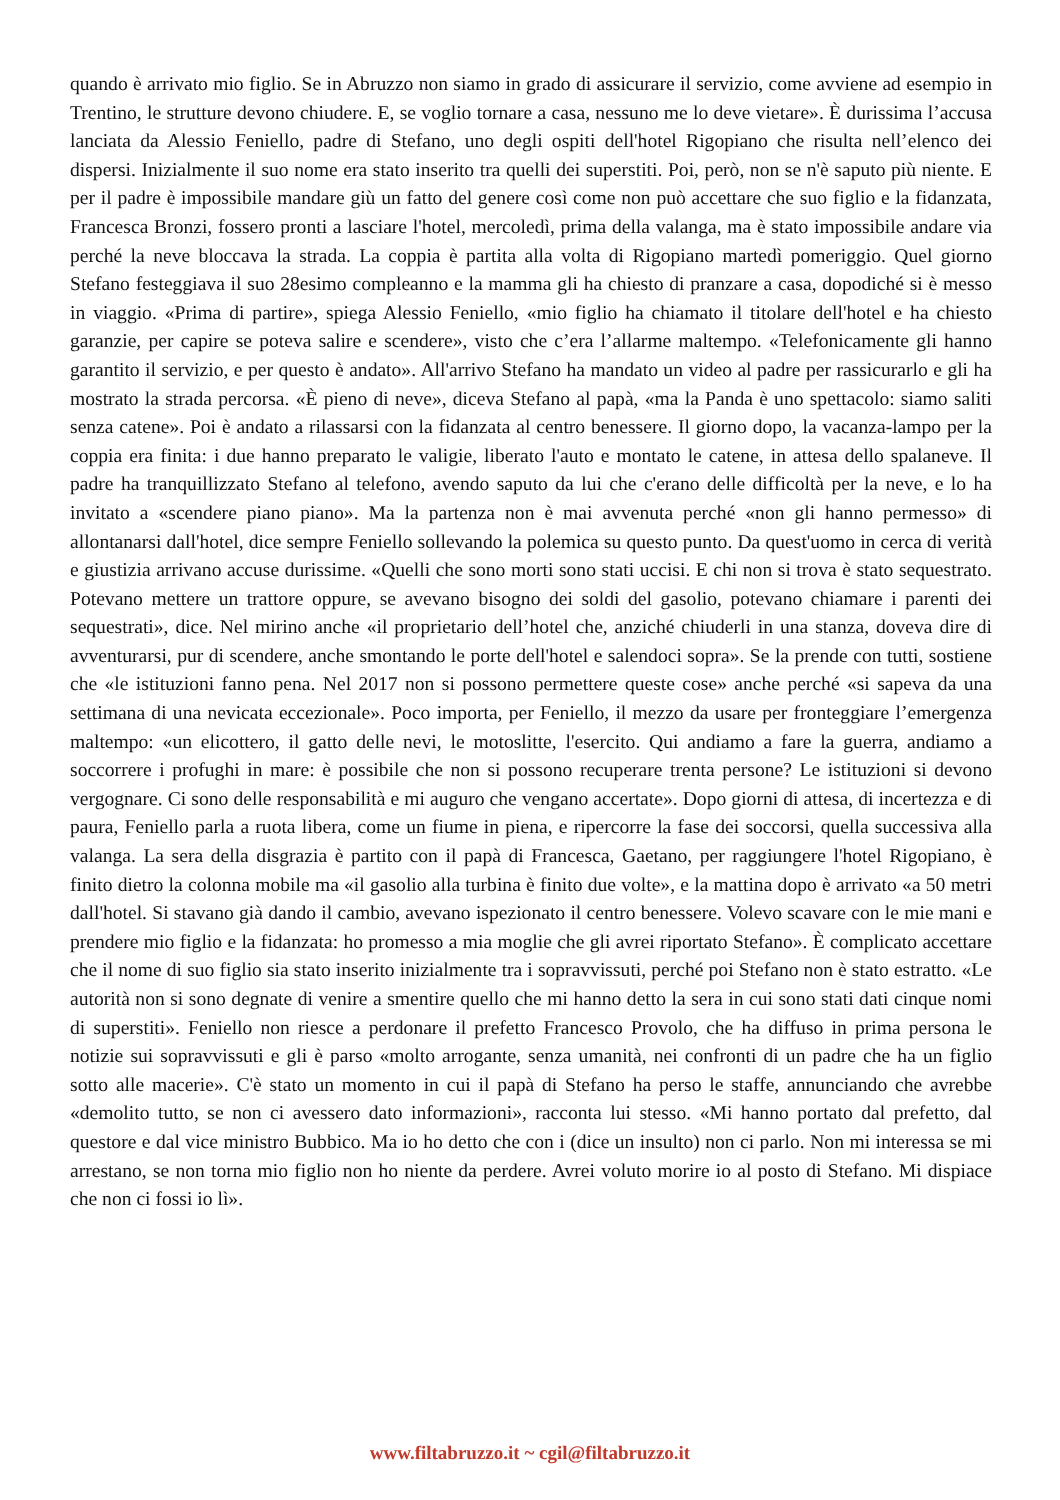quando è arrivato mio figlio. Se in Abruzzo non siamo in grado di assicurare il servizio, come avviene ad esempio in Trentino, le strutture devono chiudere. E, se voglio tornare a casa, nessuno me lo deve vietare». È durissima l’accusa lanciata da Alessio Feniello, padre di Stefano, uno degli ospiti dell'hotel Rigopiano che risulta nell’elenco dei dispersi. Inizialmente il suo nome era stato inserito tra quelli dei superstiti. Poi, però, non se n'è saputo più niente. E per il padre è impossibile mandare giù un fatto del genere così come non può accettare che suo figlio e la fidanzata, Francesca Bronzi, fossero pronti a lasciare l'hotel, mercoledì, prima della valanga, ma è stato impossibile andare via perché la neve bloccava la strada. La coppia è partita alla volta di Rigopiano martedì pomeriggio. Quel giorno Stefano festeggiava il suo 28esimo compleanno e la mamma gli ha chiesto di pranzare a casa, dopodiché si è messo in viaggio. «Prima di partire», spiega Alessio Feniello, «mio figlio ha chiamato il titolare dell'hotel e ha chiesto garanzie, per capire se poteva salire e scendere», visto che c’era l’allarme maltempo. «Telefonicamente gli hanno garantito il servizio, e per questo è andato». All'arrivo Stefano ha mandato un video al padre per rassicurarlo e gli ha mostrato la strada percorsa. «È pieno di neve», diceva Stefano al papà, «ma la Panda è uno spettacolo: siamo saliti senza catene». Poi è andato a rilassarsi con la fidanzata al centro benessere. Il giorno dopo, la vacanza-lampo per la coppia era finita: i due hanno preparato le valigie, liberato l'auto e montato le catene, in attesa dello spalaneve. Il padre ha tranquillizzato Stefano al telefono, avendo saputo da lui che c'erano delle difficoltà per la neve, e lo ha invitato a «scendere piano piano». Ma la partenza non è mai avvenuta perché «non gli hanno permesso» di allontanarsi dall'hotel, dice sempre Feniello sollevando la polemica su questo punto. Da quest'uomo in cerca di verità e giustizia arrivano accuse durissime. «Quelli che sono morti sono stati uccisi. E chi non si trova è stato sequestrato. Potevano mettere un trattore oppure, se avevano bisogno dei soldi del gasolio, potevano chiamare i parenti dei sequestrati», dice. Nel mirino anche «il proprietario dell’hotel che, anziché chiuderli in una stanza, doveva dire di avventurarsi, pur di scendere, anche smontando le porte dell'hotel e salendoci sopra». Se la prende con tutti, sostiene che «le istituzioni fanno pena. Nel 2017 non si possono permettere queste cose» anche perché «si sapeva da una settimana di una nevicata eccezionale». Poco importa, per Feniello, il mezzo da usare per fronteggiare l’emergenza maltempo: «un elicottero, il gatto delle nevi, le motoslitte, l'esercito. Qui andiamo a fare la guerra, andiamo a soccorrere i profughi in mare: è possibile che non si possono recuperare trenta persone? Le istituzioni si devono vergognare. Ci sono delle responsabilità e mi auguro che vengano accertate». Dopo giorni di attesa, di incertezza e di paura, Feniello parla a ruota libera, come un fiume in piena, e ripercorre la fase dei soccorsi, quella successiva alla valanga. La sera della disgrazia è partito con il papà di Francesca, Gaetano, per raggiungere l'hotel Rigopiano, è finito dietro la colonna mobile ma «il gasolio alla turbina è finito due volte», e la mattina dopo è arrivato «a 50 metri dall'hotel. Si stavano già dando il cambio, avevano ispezionato il centro benessere. Volevo scavare con le mie mani e prendere mio figlio e la fidanzata: ho promesso a mia moglie che gli avrei riportato Stefano». È complicato accettare che il nome di suo figlio sia stato inserito inizialmente tra i sopravvissuti, perché poi Stefano non è stato estratto. «Le autorità non si sono degnate di venire a smentire quello che mi hanno detto la sera in cui sono stati dati cinque nomi di superstiti». Feniello non riesce a perdonare il prefetto Francesco Provolo, che ha diffuso in prima persona le notizie sui sopravvissuti e gli è parso «molto arrogante, senza umanità, nei confronti di un padre che ha un figlio sotto alle macerie». C'è stato un momento in cui il papà di Stefano ha perso le staffe, annunciando che avrebbe «demolito tutto, se non ci avessero dato informazioni», racconta lui stesso. «Mi hanno portato dal prefetto, dal questore e dal vice ministro Bubbico. Ma io ho detto che con i (dice un insulto) non ci parlo. Non mi interessa se mi arrestano, se non torna mio figlio non ho niente da perdere. Avrei voluto morire io al posto di Stefano. Mi dispiace che non ci fossi io lì».
www.filtabruzzo.it ~ cgil@filtabruzzo.it